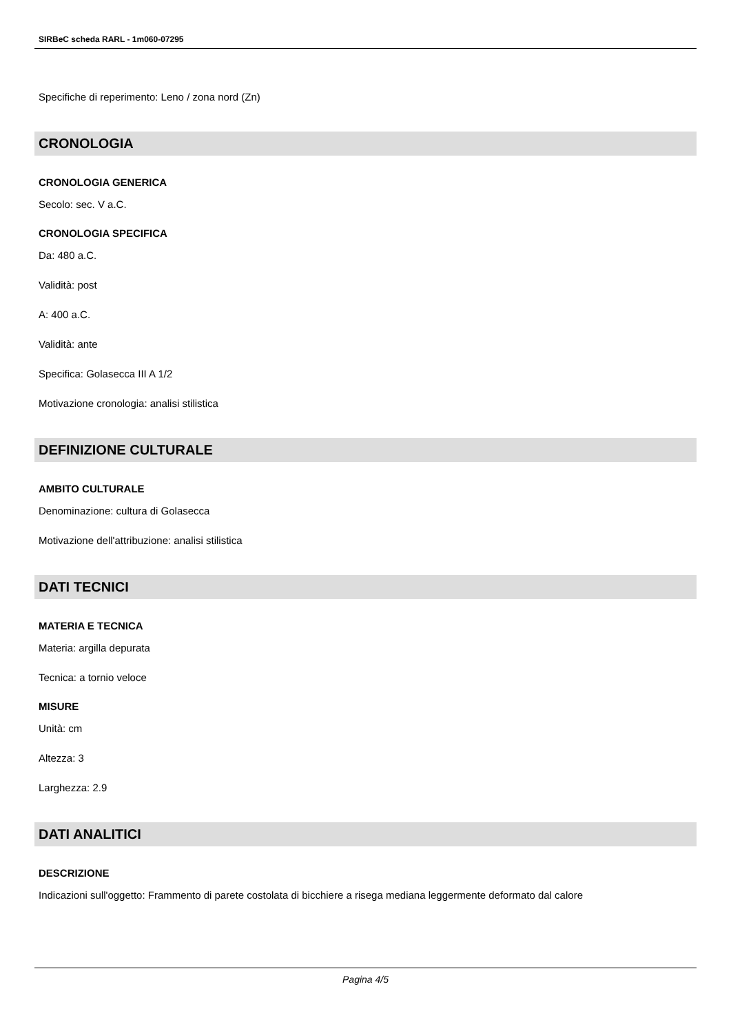SIRBeC scheda RARL - 1m060-07295
Specifiche di reperimento: Leno / zona nord (Zn)
CRONOLOGIA
CRONOLOGIA GENERICA
Secolo: sec. V a.C.
CRONOLOGIA SPECIFICA
Da: 480 a.C.
Validità: post
A: 400 a.C.
Validità: ante
Specifica: Golasecca III A 1/2
Motivazione cronologia: analisi stilistica
DEFINIZIONE CULTURALE
AMBITO CULTURALE
Denominazione: cultura di Golasecca
Motivazione dell'attribuzione: analisi stilistica
DATI TECNICI
MATERIA E TECNICA
Materia: argilla depurata
Tecnica: a tornio veloce
MISURE
Unità: cm
Altezza: 3
Larghezza: 2.9
DATI ANALITICI
DESCRIZIONE
Indicazioni sull'oggetto: Frammento di parete costolata di bicchiere a risega mediana leggermente deformato dal calore
Pagina 4/5